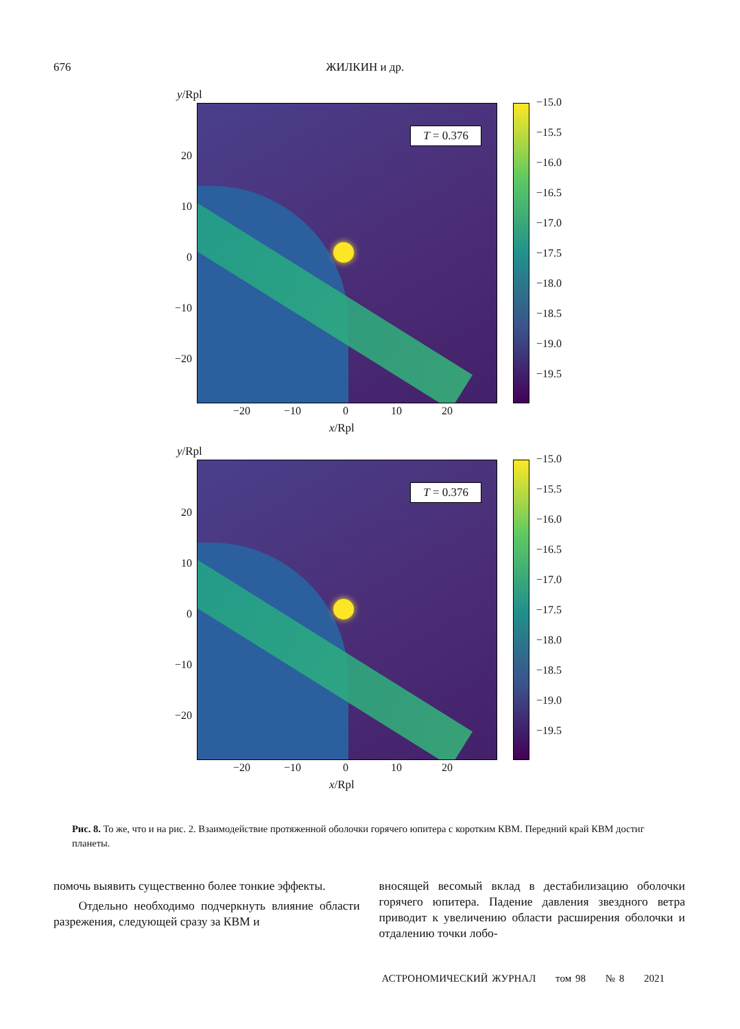676 ЖИЛКИН и др.
y/Rpl
T = 0.376
20
10
0
−10
−20
−20 −10 0 10 20
x/Rpl
−15.0
−15.5
−16.0
−16.5
−17.0
−17.5
−18.0
−18.5
−19.0
−19.5
y/Rpl
T = 0.376
20
10
0
−10
−20
−20 −10 0 10 20
x/Rpl
−15.0
−15.5
−16.0
−16.5
−17.0
−17.5
−18.0
−18.5
−19.0
−19.5
Рис. 8. То же, что и на рис. 2. Взаимодействие протяженной оболочки горячего юпитера с коротким КВМ. Передний край КВМ достиг планеты.
помочь выявить существенно более тонкие эффекты.
Отдельно необходимо подчеркнуть влияние области разрежения, следующей сразу за КВМ и
вносящей весомый вклад в дестабилизацию оболочки горячего юпитера. Падение давления звездного ветра приводит к увеличению области расширения оболочки и отдалению точки лобо-
АСТРОНОМИЧЕСКИЙ ЖУРНАЛ том 98 № 8 2021